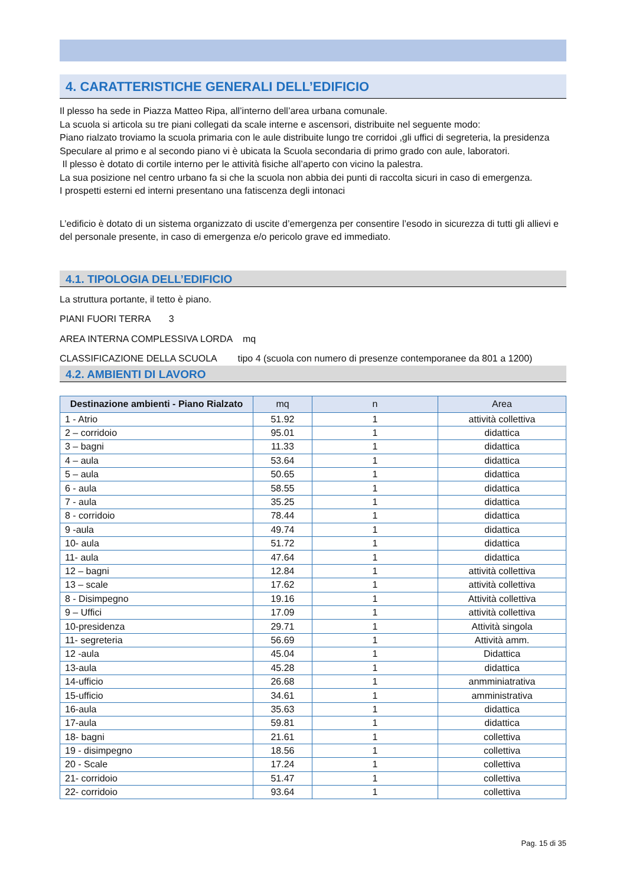4. CARATTERISTICHE GENERALI DELL’EDIFICIO
Il plesso ha sede in Piazza Matteo Ripa, all’interno dell’area urbana comunale.
La scuola si articola su tre piani collegati da scale interne e ascensori, distribuite nel seguente modo:
Piano rialzato troviamo la scuola primaria con le aule distribuite lungo tre corridoi ,gli uffici di segreteria, la presidenza
Speculare al primo e al secondo piano vi è ubicata la Scuola secondaria di primo grado con aule, laboratori.
Il plesso è dotato di cortile interno per le attività fisiche all’aperto con vicino la palestra.
La sua posizione nel centro urbano fa si che la scuola non abbia dei punti di raccolta sicuri in caso di emergenza.
I prospetti esterni ed interni presentano una fatiscenza degli intonaci
L’edificio è dotato di un sistema organizzato di uscite d’emergenza per consentire l’esodo in sicurezza di tutti gli allievi e del personale presente, in caso di emergenza e/o pericolo grave ed immediato.
4.1. TIPOLOGIA DELL’EDIFICIO
La struttura portante, il tetto è piano.
PIANI FUORI TERRA 3
AREA INTERNA COMPLESSIVA LORDA mq
CLASSIFICAZIONE DELLA SCUOLA tipo 4 (scuola con numero di presenze contemporanee da 801 a 1200)
4.2. AMBIENTI DI LAVORO
| Destinazione ambienti - Piano Rialzato | mq | n | Area |
| --- | --- | --- | --- |
| 1 - Atrio | 51.92 | 1 | attività collettiva |
| 2 – corridoio | 95.01 | 1 | didattica |
| 3 – bagni | 11.33 | 1 | didattica |
| 4 – aula | 53.64 | 1 | didattica |
| 5 – aula | 50.65 | 1 | didattica |
| 6 - aula | 58.55 | 1 | didattica |
| 7 - aula | 35.25 | 1 | didattica |
| 8 - corridoio | 78.44 | 1 | didattica |
| 9 -aula | 49.74 | 1 | didattica |
| 10- aula | 51.72 | 1 | didattica |
| 11- aula | 47.64 | 1 | didattica |
| 12 – bagni | 12.84 | 1 | attività collettiva |
| 13 – scale | 17.62 | 1 | attività collettiva |
| 8 - Disimpegno | 19.16 | 1 | Attività collettiva |
| 9 – Uffici | 17.09 | 1 | attività collettiva |
| 10-presidenza | 29.71 | 1 | Attività singola |
| 11- segreteria | 56.69 | 1 | Attività amm. |
| 12 -aula | 45.04 | 1 | Didattica |
| 13-aula | 45.28 | 1 | didattica |
| 14-ufficio | 26.68 | 1 | anmminiatrativa |
| 15-ufficio | 34.61 | 1 | amministrativa |
| 16-aula | 35.63 | 1 | didattica |
| 17-aula | 59.81 | 1 | didattica |
| 18- bagni | 21.61 | 1 | collettiva |
| 19 - disimpegno | 18.56 | 1 | collettiva |
| 20 - Scale | 17.24 | 1 | collettiva |
| 21- corridoio | 51.47 | 1 | collettiva |
| 22- corridoio | 93.64 | 1 | collettiva |
Pag. 15 di 35